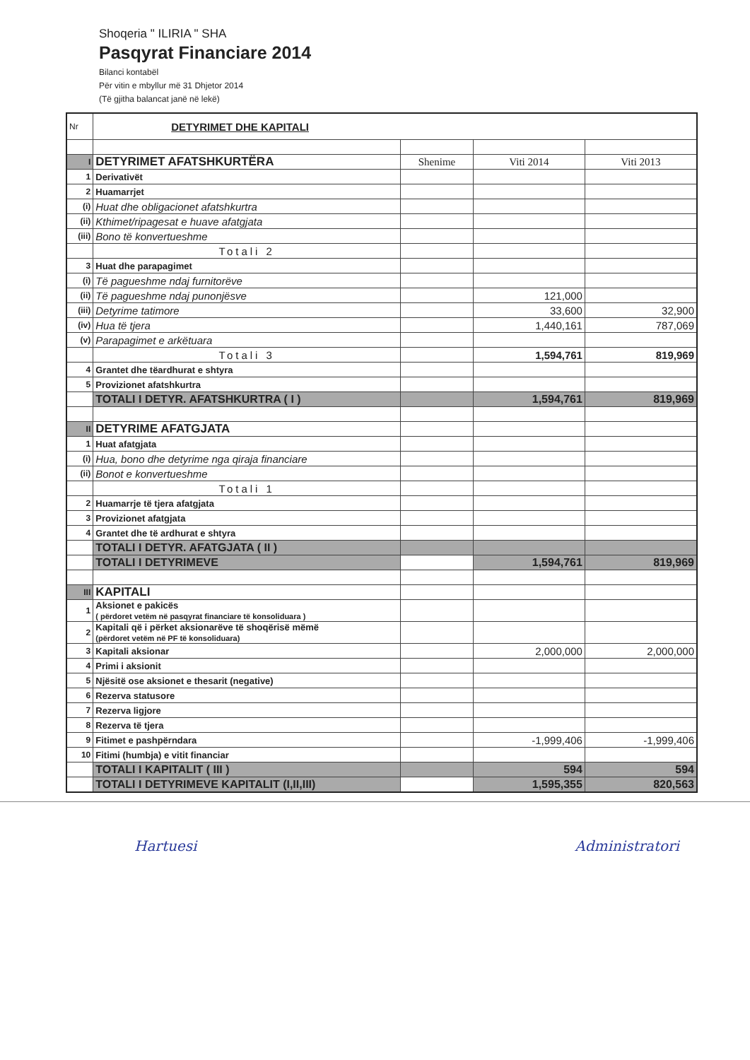Shoqeria " ILIRIA " SHA
Pasqyrat Financiare 2014
Bilanci kontabël
Për vitin e mbyllur më 31 Dhjetor 2014
(Të gjitha balancat janë në lekë)
| Nr | DETYRIMET DHE KAPITALI | | | |
| I | DETYRIMET AFATSHKURTËRA | Shenime | Viti 2014 | Viti 2013 |
| 1 | Derivativët | | | |
| 2 | Huamarrjet | | | |
| (i) | Huat dhe obligacionet afatshkurtra | | | |
| (ii) | Kthimet/ripagesat e huave afatgjata | | | |
| (iii) | Bono të konvertueshme | | | |
| | Totali 2 | | | |
| 3 | Huat dhe parapagimet | | | |
| (i) | Të pagueshme ndaj furnitorëve | | | |
| (ii) | Të pagueshme ndaj punonjësve | | 121,000 | |
| (iii) | Detyrime tatimore | | 33,600 | 32,900 |
| (iv) | Hua të tjera | | 1,440,161 | 787,069 |
| (v) | Parapagimet e arkëtuara | | | |
| | Totali 3 | | 1,594,761 | 819,969 |
| 4 | Grantet dhe tëardhurat e shtyra | | | |
| 5 | Provizionet afatshkurtra | | | |
| | TOTALI I DETYR. AFATSHKURTRA ( I ) | | 1,594,761 | 819,969 |
| II | DETYRIME AFATGJATA | | | |
| 1 | Huat afatgjata | | | |
| (i) | Hua, bono dhe detyrime nga qiraja financiare | | | |
| (ii) | Bonot e konvertueshme | | | |
| | Totali 1 | | | |
| 2 | Huamarrje të tjera afatgjata | | | |
| 3 | Provizionet afatgjata | | | |
| 4 | Grantet dhe të ardhurat e shtyra | | | |
| | TOTALI I DETYR. AFATGJATA ( II ) | | | |
| | TOTALI I DETYRIMEVE | | 1,594,761 | 819,969 |
| III | KAPITALI | | | |
| 1 | Aksionet e pakicës ( përdoret vetëm në pasqyrat financiare të konsoliduara ) | | | |
| 2 | Kapitali që i përket aksionarëve të shoqërisë mëmë (përdoret vetëm në PF të konsoliduara) | | | |
| 3 | Kapitali aksionar | | 2,000,000 | 2,000,000 |
| 4 | Primi i aksionit | | | |
| 5 | Njësitë ose aksionet e thesarit (negative) | | | |
| 6 | Rezerva statusore | | | |
| 7 | Rezerva ligjore | | | |
| 8 | Rezerva të tjera | | | |
| 9 | Fitimet e pashpërndara | | -1,999,406 | -1,999,406 |
| 10 | Fitimi (humbja) e vitit financiar | | | |
| | TOTALI I KAPITALIT ( III ) | | 594 | 594 |
| | TOTALI I DETYRIMEVE KAPITALIT (I,II,III) | | 1,595,355 | 820,563 |
Hartuesi Administratori